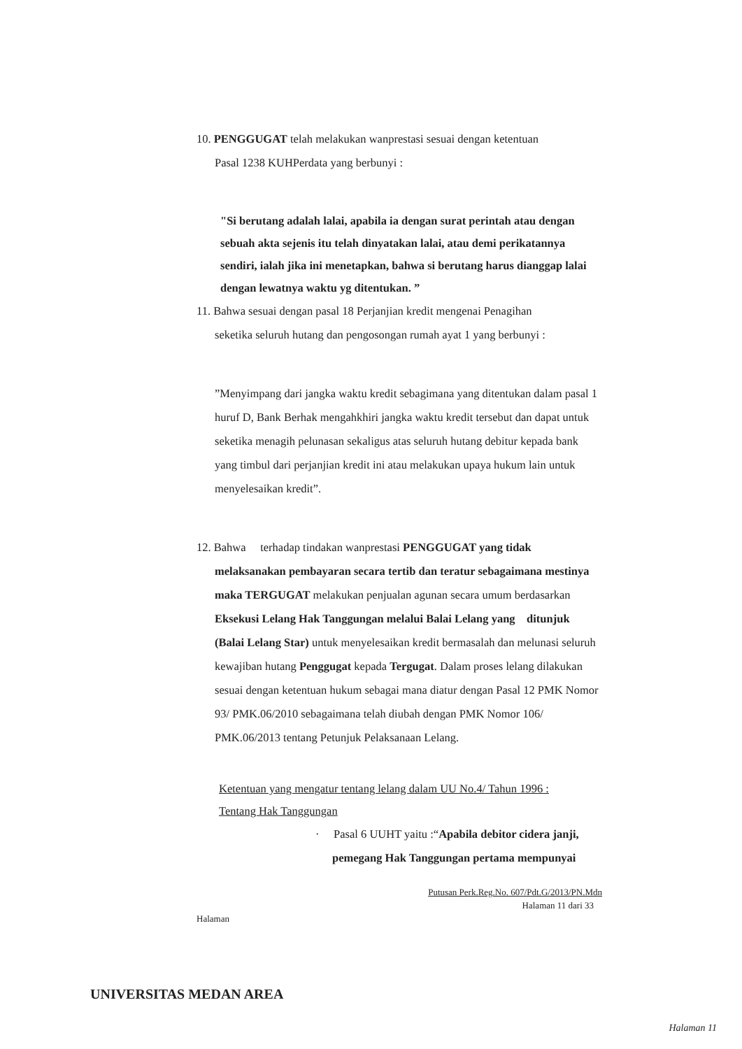10. PENGGUGAT telah melakukan wanprestasi sesuai dengan ketentuan
Pasal 1238 KUHPerdata yang berbunyi :
"Si berutang adalah lalai, apabila ia dengan surat perintah atau dengan sebuah akta sejenis itu telah dinyatakan lalai, atau demi perikatannya sendiri, ialah jika ini menetapkan, bahwa si berutang harus dianggap lalai dengan lewatnya waktu yg ditentukan. ”
11. Bahwa sesuai dengan pasal 18 Perjanjian kredit mengenai Penagihan
seketika seluruh hutang dan pengosongan rumah ayat 1 yang berbunyi :
”Menyimpang dari jangka waktu kredit sebagimana yang ditentukan dalam pasal 1 huruf D, Bank Berhak mengahkhiri jangka waktu kredit tersebut dan dapat untuk seketika menagih pelunasan sekaligus atas seluruh hutang debitur kepada bank yang timbul dari perjanjian kredit ini atau melakukan upaya hukum lain untuk menyelesaikan kredit”.
12. Bahwa terhadap tindakan wanprestasi PENGGUGAT yang tidak
melaksanakan pembayaran secara tertib dan teratur sebagaimana mestinya maka TERGUGAT melakukan penjualan agunan secara umum berdasarkan Eksekusi Lelang Hak Tanggungan melalui Balai Lelang yang ditunjuk (Balai Lelang Star) untuk menyelesaikan kredit bermasalah dan melunasi seluruh kewajiban hutang Penggugat kepada Tergugat. Dalam proses lelang dilakukan sesuai dengan ketentuan hukum sebagai mana diatur dengan Pasal 12 PMK Nomor 93/ PMK.06/2010 sebagaimana telah diubah dengan PMK Nomor 106/ PMK.06/2013 tentang Petunjuk Pelaksanaan Lelang.
Ketentuan yang mengatur tentang lelang dalam UU No.4/ Tahun 1996 :
Tentang Hak Tanggungan
· Pasal 6 UUHT yaitu :“Apabila debitor cidera janji,
pemegang Hak Tanggungan pertama mempunyai
Putusan Perk.Reg.No. 607/Pdt.G/2013/PN.Mdn
Halaman 11 dari 33
Halaman
UNIVERSITAS MEDAN AREA
Halaman 11